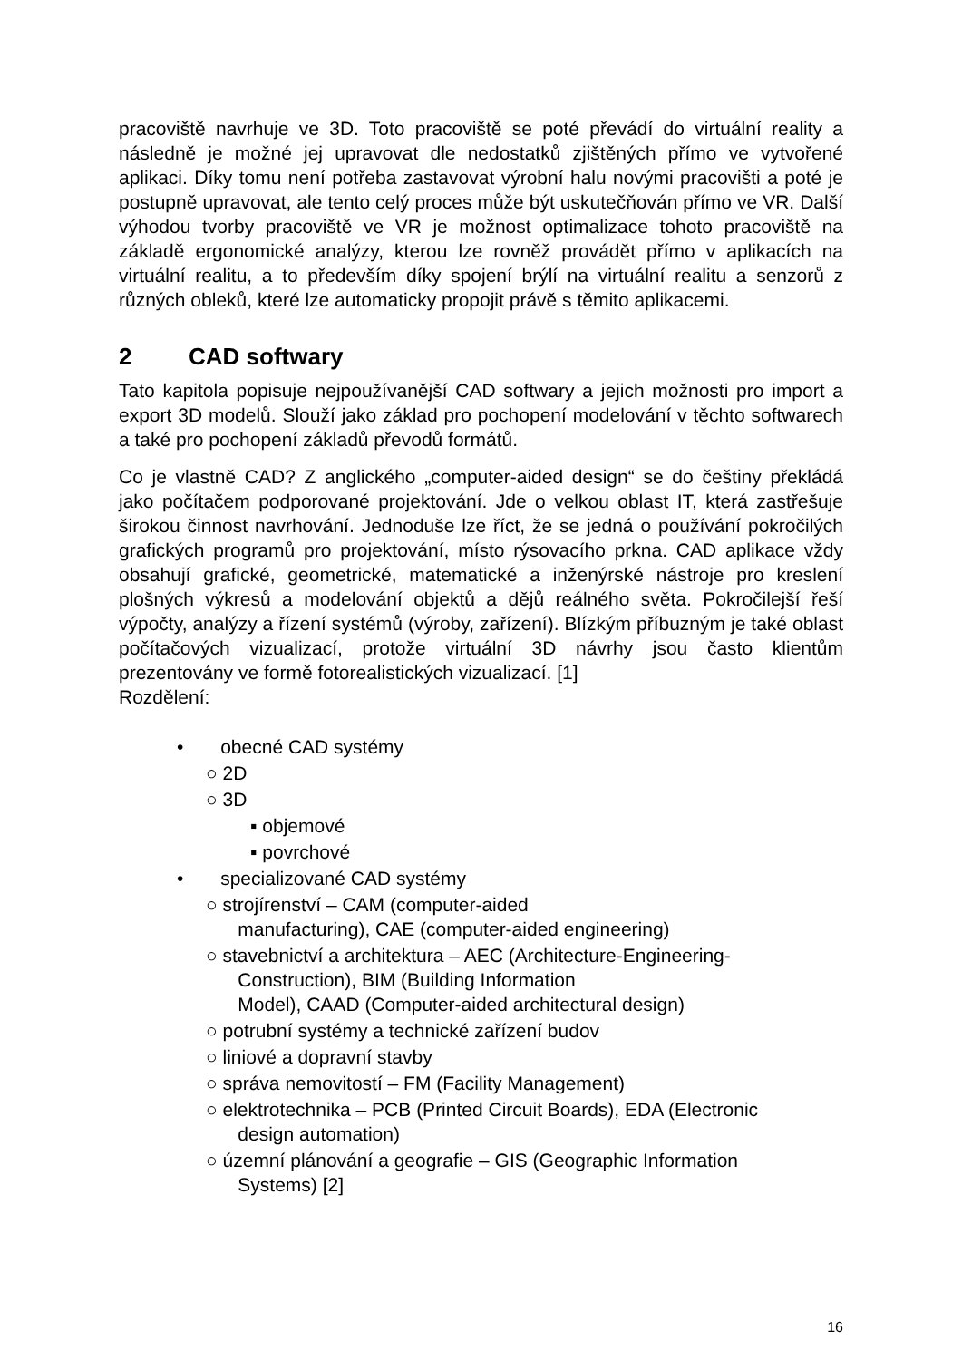pracoviště navrhuje ve 3D. Toto pracoviště se poté převádí do virtuální reality a následně je možné jej upravovat dle nedostatků zjištěných přímo ve vytvořené aplikaci. Díky tomu není potřeba zastavovat výrobní halu novými pracovišti a poté je postupně upravovat, ale tento celý proces může být uskutečňován přímo ve VR. Další výhodou tvorby pracoviště ve VR je možnost optimalizace tohoto pracoviště na základě ergonomické analýzy, kterou lze rovněž provádět přímo v aplikacích na virtuální realitu, a to především díky spojení brýlí na virtuální realitu a senzorů z různých obleků, které lze automaticky propojit právě s těmito aplikacemi.
2 CAD softwary
Tato kapitola popisuje nejpoužívanější CAD softwary a jejich možnosti pro import a export 3D modelů. Slouží jako základ pro pochopení modelování v těchto softwarech a také pro pochopení základů převodů formátů.
Co je vlastně CAD? Z anglického „computer-aided design“ se do češtiny překládá jako počítačem podporované projektování. Jde o velkou oblast IT, která zastřešuje širokou činnost navrhování. Jednoduše lze říct, že se jedná o používání pokročilých grafických programů pro projektování, místo rýsovacího prkna. CAD aplikace vždy obsahují grafické, geometrické, matematické a inženýrské nástroje pro kreslení plošných výkresů a modelování objektů a dějů reálného světa. Pokročilejší řeší výpočty, analýzy a řízení systémů (výroby, zařízení). Blízkým příbuzným je také oblast počítačových vizualizací, protože virtuální 3D návrhy jsou často klientům prezentovány ve formě fotorealistických vizualizací. [1]
Rozdělení:
• obecné CAD systémy
○ 2D
○ 3D
▪ objemové
▪ povrchové
• specializované CAD systémy
○ strojírenství – CAM (computer-aided
manufacturing), CAE (computer-aided engineering)
○ stavebnictví a architektura – AEC (Architecture-Engineering-
Construction), BIM (Building Information
Model), CAAD (Computer-aided architectural design)
○ potrubní systémy a technické zařízení budov
○ liniové a dopravní stavby
○ správa nemovitostí – FM (Facility Management)
○ elektrotechnika – PCB (Printed Circuit Boards), EDA (Electronic
design automation)
○ územní plánování a geografie – GIS (Geographic Information
Systems) [2]
16